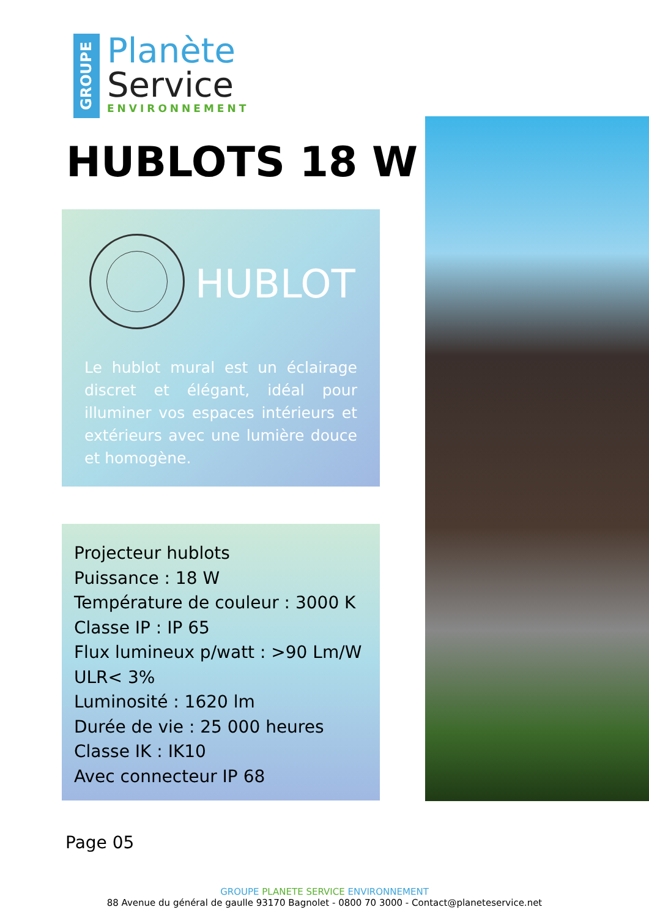GROUPE
Planète
Service
ENVIRONNEMENT
HUBLOTS 18 W
HUBLOT
Le hublot mural est un éclairage discret et élégant, idéal pour illuminer vos espaces intérieurs et extérieurs avec une lumière douce et homogène.
Projecteur hublots
Puissance : 18 W
Température de couleur : 3000 K
Classe IP : IP 65
Flux lumineux p/watt : >90 Lm/W
ULR< 3%
Luminosité : 1620 lm
Durée de vie : 25 000 heures
Classe IK : IK10
Avec connecteur IP 68
Page 05
GROUPE PLANETE SERVICE ENVIRONNEMENT
88 Avenue du général de gaulle 93170 Bagnolet - 0800 70 3000 - Contact@planeteservice.net